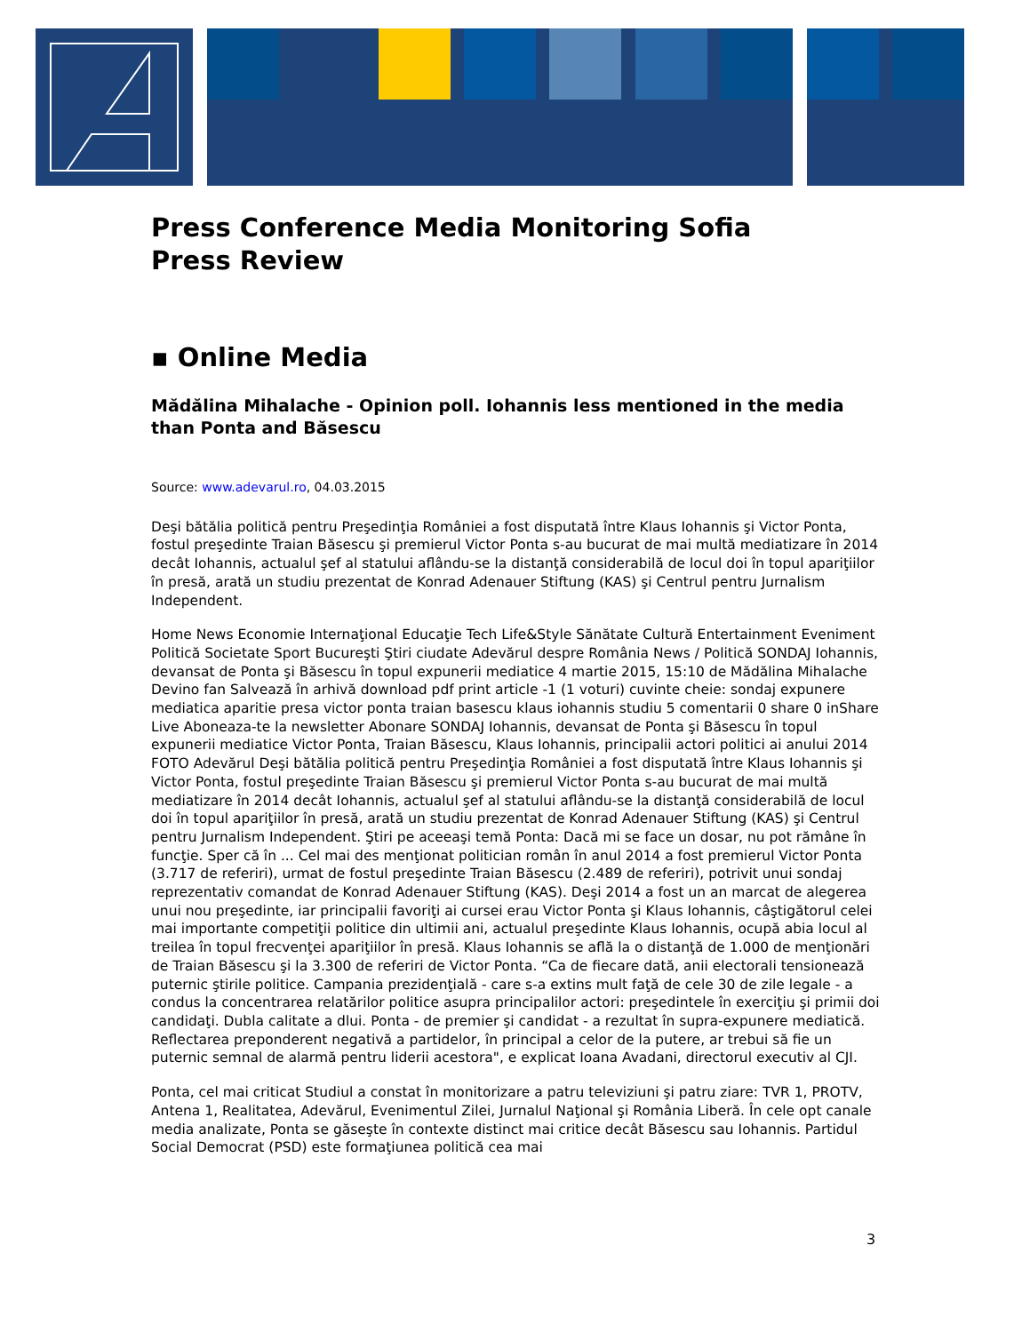Press Conference Media Monitoring Sofia
Press Review
▪ Online Media
Mădălina Mihalache - Opinion poll. Iohannis less mentioned in the media than Ponta and Băsescu
Source: www.adevarul.ro, 04.03.2015
Deşi bătălia politică pentru Preşedinţia României a fost disputată între Klaus Iohannis şi Victor Ponta, fostul preşedinte Traian Băsescu şi premierul Victor Ponta s-au bucurat de mai multă mediatizare în 2014 decât Iohannis, actualul şef al statului aflându-se la distanţă considerabilă de locul doi în topul apariţiilor în presă, arată un studiu prezentat de Konrad Adenauer Stiftung (KAS) şi Centrul pentru Jurnalism Independent.
Home News Economie Internaţional Educaţie Tech Life&Style Sănătate Cultură Entertainment Eveniment Politică Societate Sport Bucureşti Ştiri ciudate Adevărul despre România News / Politică SONDAJ Iohannis, devansat de Ponta şi Băsescu în topul expunerii mediatice 4 martie 2015, 15:10 de Mădălina Mihalache Devino fan Salvează în arhivă download pdf print article -1 (1 voturi) cuvinte cheie: sondaj expunere mediatica aparitie presa victor ponta traian basescu klaus iohannis studiu 5 comentarii 0 share 0 inShare Live Aboneaza-te la newsletter Abonare SONDAJ Iohannis, devansat de Ponta şi Băsescu în topul expunerii mediatice Victor Ponta, Traian Băsescu, Klaus Iohannis, principalii actori politici ai anului 2014 FOTO Adevărul Deşi bătălia politică pentru Preşedinţia României a fost disputată între Klaus Iohannis şi Victor Ponta, fostul preşedinte Traian Băsescu şi premierul Victor Ponta s-au bucurat de mai multă mediatizare în 2014 decât Iohannis, actualul şef al statului aflându-se la distanţă considerabilă de locul doi în topul apariţiilor în presă, arată un studiu prezentat de Konrad Adenauer Stiftung (KAS) şi Centrul pentru Jurnalism Independent. Ştiri pe aceeaşi temă Ponta: Dacă mi se face un dosar, nu pot rămâne în funcţie. Sper că în ... Cel mai des menţionat politician român în anul 2014 a fost premierul Victor Ponta (3.717 de referiri), urmat de fostul preşedinte Traian Băsescu (2.489 de referiri), potrivit unui sondaj reprezentativ comandat de Konrad Adenauer Stiftung (KAS). Deşi 2014 a fost un an marcat de alegerea unui nou preşedinte, iar principalii favoriţi ai cursei erau Victor Ponta şi Klaus Iohannis, câştigătorul celei mai importante competiţii politice din ultimii ani, actualul preşedinte Klaus Iohannis, ocupă abia locul al treilea în topul frecvenţei apariţiilor în presă. Klaus Iohannis se află la o distanţă de 1.000 de menţionări de Traian Băsescu şi la 3.300 de referiri de Victor Ponta. “Ca de fiecare dată, anii electorali tensionează puternic ştirile politice. Campania prezidenţială - care s-a extins mult faţă de cele 30 de zile legale - a condus la concentrarea relatărilor politice asupra principalilor actori: preşedintele în exerciţiu şi primii doi candidaţi. Dubla calitate a dlui. Ponta - de premier şi candidat - a rezultat în supra-expunere mediatică. Reflectarea preponderent negativă a partidelor, în principal a celor de la putere, ar trebui să fie un puternic semnal de alarmă pentru liderii acestora", e explicat Ioana Avadani, directorul executiv al CJI.
Ponta, cel mai criticat Studiul a constat în monitorizare a patru televiziuni şi patru ziare: TVR 1, PROTV, Antena 1, Realitatea, Adevărul, Evenimentul Zilei, Jurnalul Naţional şi România Liberă. În cele opt canale media analizate, Ponta se găseşte în contexte distinct mai critice decât Băsescu sau Iohannis. Partidul Social Democrat (PSD) este formaţiunea politică cea mai
3